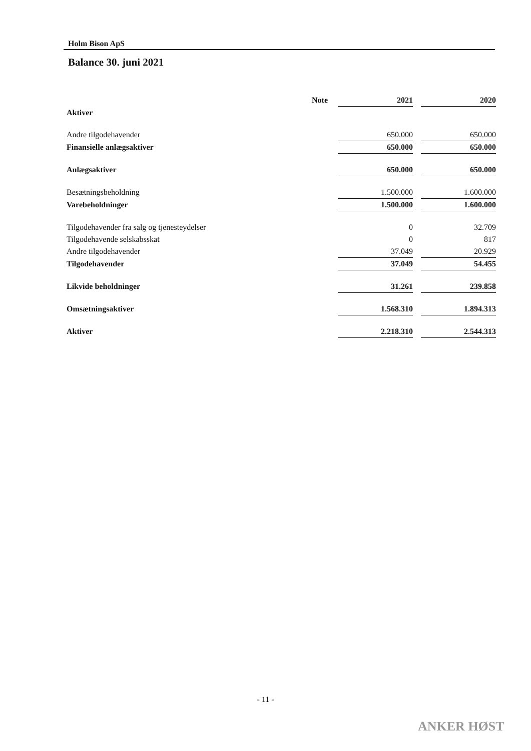Holm Bison ApS
Balance 30. juni 2021
| | Note | 2021 | | 2020 |
| Aktiver | | | | |
| Andre tilgodehavender | | 650.000 | | 650.000 |
| Finansielle anlægsaktiver | | 650.000 | | 650.000 |
| Anlægsaktiver | | 650.000 | | 650.000 |
| Besætningsbeholdning | | 1.500.000 | | 1.600.000 |
| Varebeholdninger | | 1.500.000 | | 1.600.000 |
| Tilgodehavender fra salg og tjenesteydelser | | 0 | | 32.709 |
| Tilgodehavende selskabsskat | | 0 | | 817 |
| Andre tilgodehavender | | 37.049 | | 20.929 |
| Tilgodehavender | | 37.049 | | 54.455 |
| Likvide beholdninger | | 31.261 | | 239.858 |
| Omsætningsaktiver | | 1.568.310 | | 1.894.313 |
| Aktiver | | 2.218.310 | | 2.544.313 |
- 11 -
ANKER HØST